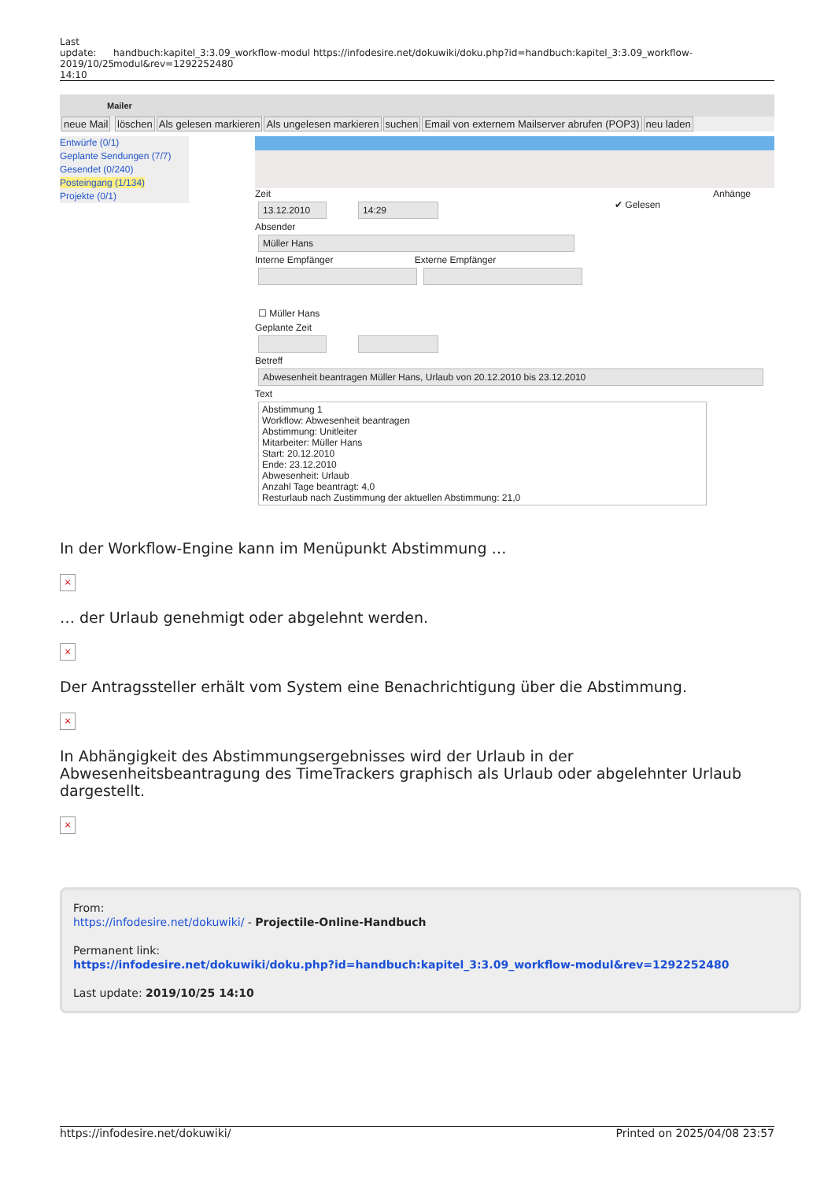Last update: 2019/10/25 14:10
handbuch:kapitel_3:3.09_workflow-modul https://infodesire.net/dokuwiki/doku.php?id=handbuch:kapitel_3:3.09_workflow-modul&rev=1292252480
Mailer
neue Mail löschen Als gelesen markieren Als ungelesen markieren suchen Email von externem Mailserver abrufen (POP3) neu laden
Entwürfe (0/1)
Geplante Sendungen (7/7)
Gesendet (0/240)
Posteingang (1/134)
Projekte (0/1)
Zeit Anhänge
13.12.2010 14:29
✔ Gelesen
Absender
Müller Hans
Interne Empfänger Externe Empfänger
☐ Müller Hans
Geplante Zeit
Betreff
Abwesenheit beantragen Müller Hans, Urlaub von 20.12.2010 bis 23.12.2010
Text
Abstimmung 1
Workflow: Abwesenheit beantragen
Abstimmung: Unitleiter
Mitarbeiter: Müller Hans
Start: 20.12.2010
Ende: 23.12.2010
Abwesenheit: Urlaub
Anzahl Tage beantragt: 4,0
Resturlaub nach Zustimmung der aktuellen Abstimmung: 21,0
In der Workflow-Engine kann im Menüpunkt Abstimmung …
×
… der Urlaub genehmigt oder abgelehnt werden.
×
Der Antragssteller erhält vom System eine Benachrichtigung über die Abstimmung.
×
In Abhängigkeit des Abstimmungsergebnisses wird der Urlaub in der Abwesenheitsbeantragung des TimeTrackers graphisch als Urlaub oder abgelehnter Urlaub dargestellt.
×
From:
https://infodesire.net/dokuwiki/ - Projectile-Online-Handbuch
Permanent link:
https://infodesire.net/dokuwiki/doku.php?id=handbuch:kapitel_3:3.09_workflow-modul&rev=1292252480
Last update: 2019/10/25 14:10
https://infodesire.net/dokuwiki/ Printed on 2025/04/08 23:57